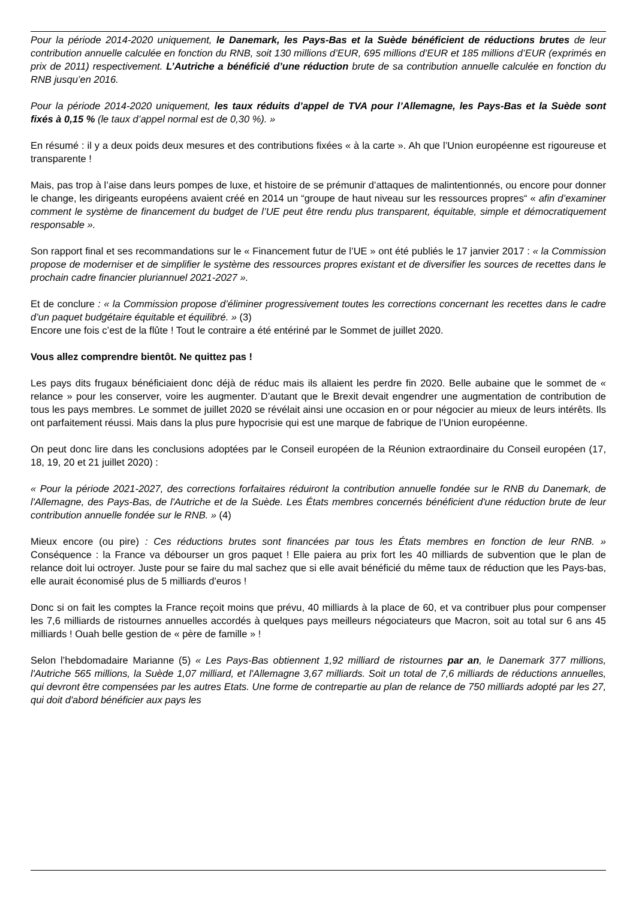Pour la période 2014-2020 uniquement, le Danemark, les Pays-Bas et la Suède bénéficient de réductions brutes de leur contribution annuelle calculée en fonction du RNB, soit 130 millions d’EUR, 695 millions d’EUR et 185 millions d’EUR (exprimés en prix de 2011) respectivement. L’Autriche a bénéficié d’une réduction brute de sa contribution annuelle calculée en fonction du RNB jusqu’en 2016.
Pour la période 2014-2020 uniquement, les taux réduits d’appel de TVA pour l’Allemagne, les Pays-Bas et la Suède sont fixés à 0,15 % (le taux d’appel normal est de 0,30 %). »
En résumé : il y a deux poids deux mesures et des contributions fixées « à la carte ». Ah que l’Union européenne est rigoureuse et transparente !
Mais, pas trop à l’aise dans leurs pompes de luxe, et histoire de se prémunir d’attaques de malintentionnés, ou encore pour donner le change, les dirigeants européens avaient créé en 2014 un “groupe de haut niveau sur les ressources propres“ « afin d’examiner comment le système de financement du budget de l’UE peut être rendu plus transparent, équitable, simple et démocratiquement responsable ».
Son rapport final et ses recommandations sur le « Financement futur de l’UE » ont été publiés le 17 janvier 2017 : « la Commission propose de moderniser et de simplifier le système des ressources propres existant et de diversifier les sources de recettes dans le prochain cadre financier pluriannuel 2021-2027 ».
Et de conclure : « la Commission propose d’éliminer progressivement toutes les corrections concernant les recettes dans le cadre d’un paquet budgétaire équitable et équilibré. » (3)
Encore une fois c’est de la flûte ! Tout le contraire a été entériné par le Sommet de juillet 2020.
Vous allez comprendre bientôt. Ne quittez pas !
Les pays dits frugaux bénéficiaient donc déjà de réduc mais ils allaient les perdre fin 2020. Belle aubaine que le sommet de « relance » pour les conserver, voire les augmenter. D’autant que le Brexit devait engendrer une augmentation de contribution de tous les pays membres. Le sommet de juillet 2020 se révélait ainsi une occasion en or pour négocier au mieux de leurs intérêts. Ils ont parfaitement réussi. Mais dans la plus pure hypocrisie qui est une marque de fabrique de l’Union européenne.
On peut donc lire dans les conclusions adoptées par le Conseil européen de la Réunion extraordinaire du Conseil européen (17, 18, 19, 20 et 21 juillet 2020) :
« Pour la période 2021-2027, des corrections forfaitaires réduiront la contribution annuelle fondée sur le RNB du Danemark, de l'Allemagne, des Pays-Bas, de l'Autriche et de la Suède. Les États membres concernés bénéficient d'une réduction brute de leur contribution annuelle fondée sur le RNB. » (4)
Mieux encore (ou pire) : Ces réductions brutes sont financées par tous les États membres en fonction de leur RNB. » Conséquence : la France va débourser un gros paquet ! Elle paiera au prix fort les 40 milliards de subvention que le plan de relance doit lui octroyer. Juste pour se faire du mal sachez que si elle avait bénéficié du même taux de réduction que les Pays-bas, elle aurait économisé plus de 5 milliards d’euros !
Donc si on fait les comptes la France reçoit moins que prévu, 40 milliards à la place de 60, et va contribuer plus pour compenser les 7,6 milliards de ristournes annuelles accordés à quelques pays meilleurs négociateurs que Macron, soit au total sur 6 ans 45 milliards ! Ouah belle gestion de « père de famille » !
Selon l’hebdomadaire Marianne (5) « Les Pays-Bas obtiennent 1,92 milliard de ristournes par an, le Danemark 377 millions, l'Autriche 565 millions, la Suède 1,07 milliard, et l'Allemagne 3,67 milliards. Soit un total de 7,6 milliards de réductions annuelles, qui devront être compensées par les autres Etats. Une forme de contrepartie au plan de relance de 750 milliards adopté par les 27, qui doit d'abord bénéficier aux pays les